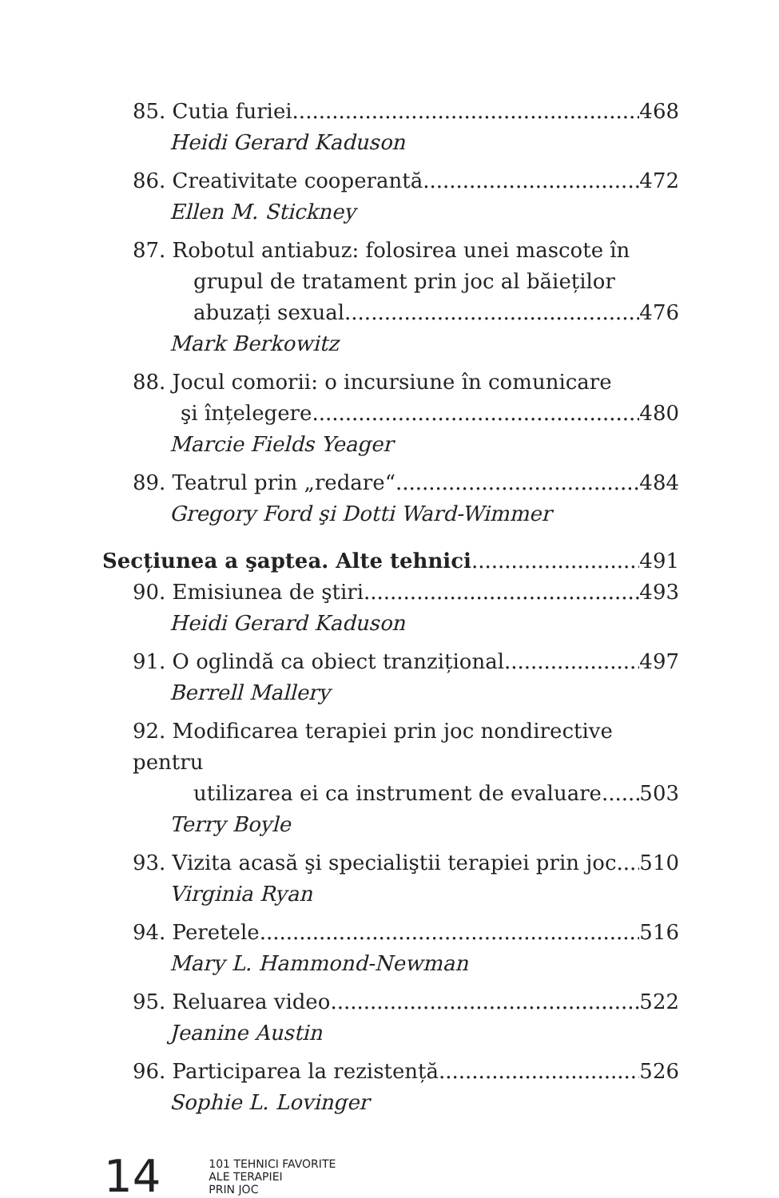85. Cutia furiei 468
Heidi Gerard Kaduson
86. Creativitate cooperantă 472
Ellen M. Stickney
87. Robotul antiabuz: folosirea unei mascote în
grupul de tratament prin joc al băieților
abuzați sexual 476
Mark Berkowitz
88. Jocul comorii: o incursiune în comunicare
şi înțelegere 480
Marcie Fields Yeager
89. Teatrul prin „redare“ 484
Gregory Ford şi Dotti Ward-Wimmer
Secțiunea a şaptea. Alte tehnici 491
90. Emisiunea de ştiri 493
Heidi Gerard Kaduson
91. O oglindă ca obiect tranzițional 497
Berrell Mallery
92. Modificarea terapiei prin joc nondirective pentru
utilizarea ei ca instrument de evaluare 503
Terry Boyle
93. Vizita acasă şi specialiştii terapiei prin joc 510
Virginia Ryan
94. Peretele 516
Mary L. Hammond-Newman
95. Reluarea video 522
Jeanine Austin
96. Participarea la rezistență 526
Sophie L. Lovinger
14
101 TEHNICI FAVORITE
ALE TERAPIEI
PRIN JOC